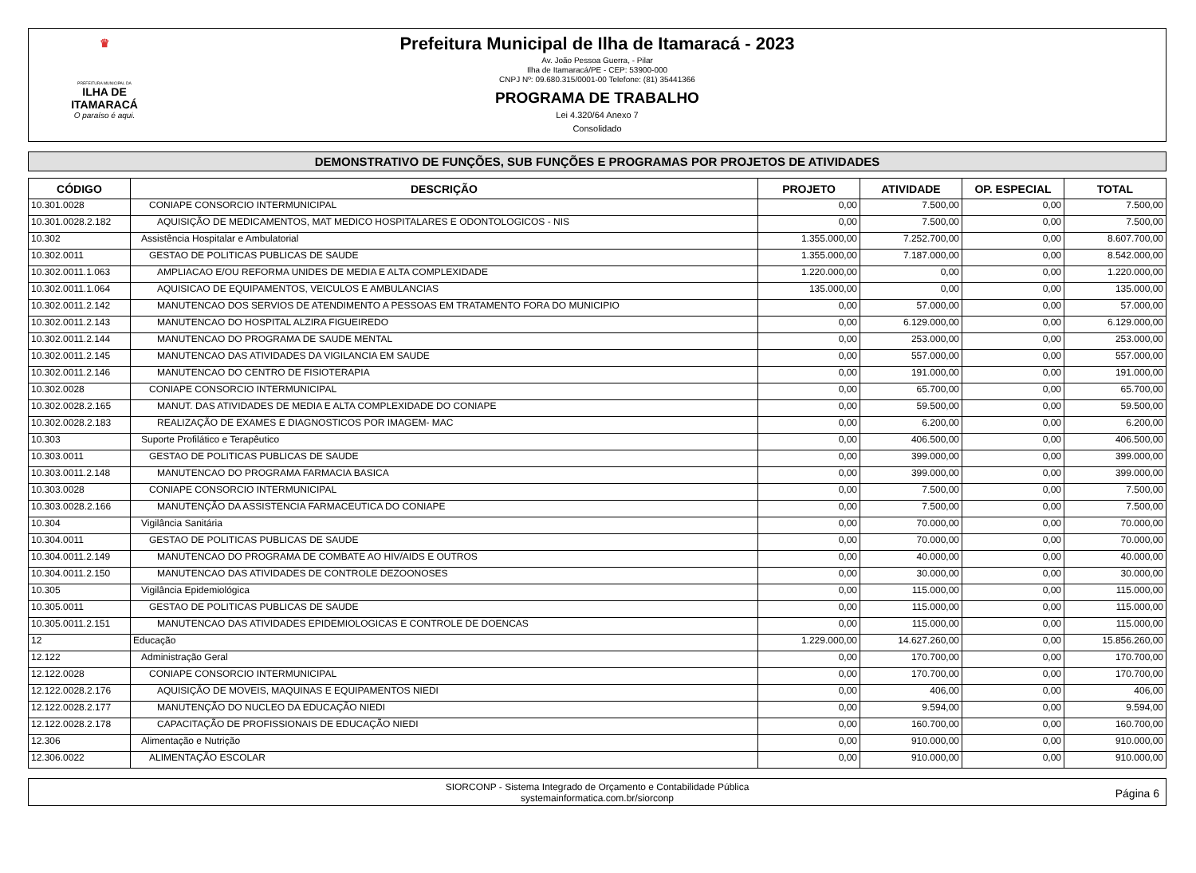♛
PREFEITURA MUNICIPAL DA
ILHA DE ITAMARACÁ
O paraíso é aqui.
Prefeitura Municipal de Ilha de Itamaracá - 2023
Av. João Pessoa Guerra, - Pilar
Ilha de Itamaracá/PE - CEP: 53900-000
CNPJ Nº: 09.680.315/0001-00 Telefone: (81) 35441366
PROGRAMA DE TRABALHO
Lei 4.320/64 Anexo 7
Consolidado
DEMONSTRATIVO DE FUNÇÕES, SUB FUNÇÕES E PROGRAMAS POR PROJETOS DE ATIVIDADES
| CÓDIGO | DESCRIÇÃO | PROJETO | ATIVIDADE | OP. ESPECIAL | TOTAL |
| --- | --- | --- | --- | --- | --- |
| 10.301.0028 | CONIAPE CONSORCIO INTERMUNICIPAL | 0,00 | 7.500,00 | 0,00 | 7.500,00 |
| 10.301.0028.2.182 | AQUISIÇÃO DE MEDICAMENTOS, MAT MEDICO HOSPITALARES E ODONTOLOGICOS - NIS | 0,00 | 7.500,00 | 0,00 | 7.500,00 |
| 10.302 | Assistência Hospitalar e Ambulatorial | 1.355.000,00 | 7.252.700,00 | 0,00 | 8.607.700,00 |
| 10.302.0011 | GESTAO DE POLITICAS PUBLICAS DE SAUDE | 1.355.000,00 | 7.187.000,00 | 0,00 | 8.542.000,00 |
| 10.302.0011.1.063 | AMPLIACAO E/OU REFORMA UNIDES DE MEDIA E ALTA COMPLEXIDADE | 1.220.000,00 | 0,00 | 0,00 | 1.220.000,00 |
| 10.302.0011.1.064 | AQUISICAO DE EQUIPAMENTOS, VEICULOS E AMBULANCIAS | 135.000,00 | 0,00 | 0,00 | 135.000,00 |
| 10.302.0011.2.142 | MANUTENCAO DOS SERVIOS DE ATENDIMENTO A PESSOAS EM TRATAMENTO FORA DO MUNICIPIO | 0,00 | 57.000,00 | 0,00 | 57.000,00 |
| 10.302.0011.2.143 | MANUTENCAO DO HOSPITAL ALZIRA FIGUEIREDO | 0,00 | 6.129.000,00 | 0,00 | 6.129.000,00 |
| 10.302.0011.2.144 | MANUTENCAO DO PROGRAMA DE SAUDE MENTAL | 0,00 | 253.000,00 | 0,00 | 253.000,00 |
| 10.302.0011.2.145 | MANUTENCAO DAS ATIVIDADES DA VIGILANCIA EM SAUDE | 0,00 | 557.000,00 | 0,00 | 557.000,00 |
| 10.302.0011.2.146 | MANUTENCAO DO CENTRO DE FISIOTERAPIA | 0,00 | 191.000,00 | 0,00 | 191.000,00 |
| 10.302.0028 | CONIAPE CONSORCIO INTERMUNICIPAL | 0,00 | 65.700,00 | 0,00 | 65.700,00 |
| 10.302.0028.2.165 | MANUT. DAS ATIVIDADES DE MEDIA E ALTA COMPLEXIDADE DO CONIAPE | 0,00 | 59.500,00 | 0,00 | 59.500,00 |
| 10.302.0028.2.183 | REALIZAÇÃO DE EXAMES E DIAGNOSTICOS POR IMAGEM- MAC | 0,00 | 6.200,00 | 0,00 | 6.200,00 |
| 10.303 | Suporte Profilático e Terapêutico | 0,00 | 406.500,00 | 0,00 | 406.500,00 |
| 10.303.0011 | GESTAO DE POLITICAS PUBLICAS DE SAUDE | 0,00 | 399.000,00 | 0,00 | 399.000,00 |
| 10.303.0011.2.148 | MANUTENCAO DO PROGRAMA FARMACIA BASICA | 0,00 | 399.000,00 | 0,00 | 399.000,00 |
| 10.303.0028 | CONIAPE CONSORCIO INTERMUNICIPAL | 0,00 | 7.500,00 | 0,00 | 7.500,00 |
| 10.303.0028.2.166 | MANUTENÇÃO DA ASSISTENCIA FARMACEUTICA DO CONIAPE | 0,00 | 7.500,00 | 0,00 | 7.500,00 |
| 10.304 | Vigilância Sanitária | 0,00 | 70.000,00 | 0,00 | 70.000,00 |
| 10.304.0011 | GESTAO DE POLITICAS PUBLICAS DE SAUDE | 0,00 | 70.000,00 | 0,00 | 70.000,00 |
| 10.304.0011.2.149 | MANUTENCAO DO PROGRAMA DE COMBATE AO HIV/AIDS E OUTROS | 0,00 | 40.000,00 | 0,00 | 40.000,00 |
| 10.304.0011.2.150 | MANUTENCAO DAS ATIVIDADES DE CONTROLE DEZOONOSES | 0,00 | 30.000,00 | 0,00 | 30.000,00 |
| 10.305 | Vigilância Epidemiológica | 0,00 | 115.000,00 | 0,00 | 115.000,00 |
| 10.305.0011 | GESTAO DE POLITICAS PUBLICAS DE SAUDE | 0,00 | 115.000,00 | 0,00 | 115.000,00 |
| 10.305.0011.2.151 | MANUTENCAO DAS ATIVIDADES EPIDEMIOLOGICAS E CONTROLE DE DOENCAS | 0,00 | 115.000,00 | 0,00 | 115.000,00 |
| 12 | Educação | 1.229.000,00 | 14.627.260,00 | 0,00 | 15.856.260,00 |
| 12.122 | Administração Geral | 0,00 | 170.700,00 | 0,00 | 170.700,00 |
| 12.122.0028 | CONIAPE CONSORCIO INTERMUNICIPAL | 0,00 | 170.700,00 | 0,00 | 170.700,00 |
| 12.122.0028.2.176 | AQUISIÇÃO DE MOVEIS, MAQUINAS E EQUIPAMENTOS NIEDI | 0,00 | 406,00 | 0,00 | 406,00 |
| 12.122.0028.2.177 | MANUTENÇÃO DO NUCLEO DA EDUCAÇÃO NIEDI | 0,00 | 9.594,00 | 0,00 | 9.594,00 |
| 12.122.0028.2.178 | CAPACITAÇÃO DE PROFISSIONAIS DE EDUCAÇÃO NIEDI | 0,00 | 160.700,00 | 0,00 | 160.700,00 |
| 12.306 | Alimentação e Nutrição | 0,00 | 910.000,00 | 0,00 | 910.000,00 |
| 12.306.0022 | ALIMENTAÇÃO ESCOLAR | 0,00 | 910.000,00 | 0,00 | 910.000,00 |
SIORCONP - Sistema Integrado de Orçamento e Contabilidade Pública
systemainformatica.com.br/siorconp
Página 6